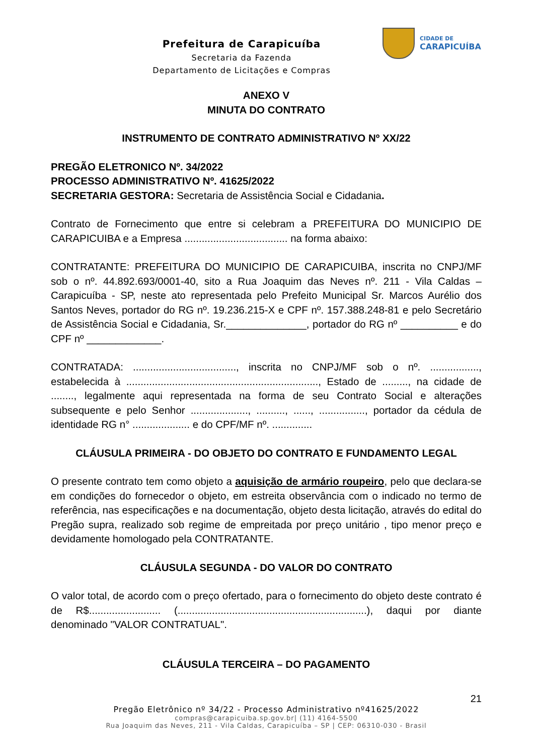Prefeitura de Carapicuíba
Secretaria da Fazenda
Departamento de Licitações e Compras
CIDADE DE
CARAPICUÍBA
ANEXO V
MINUTA DO CONTRATO
INSTRUMENTO DE CONTRATO ADMINISTRATIVO Nº XX/22
PREGÃO ELETRONICO Nº. 34/2022
PROCESSO ADMINISTRATIVO Nº. 41625/2022
SECRETARIA GESTORA: Secretaria de Assistência Social e Cidadania.
Contrato de Fornecimento que entre si celebram a PREFEITURA DO MUNICIPIO DE CARAPICUIBA e a Empresa .................................... na forma abaixo:
CONTRATANTE: PREFEITURA DO MUNICIPIO DE CARAPICUIBA, inscrita no CNPJ/MF sob o nº. 44.892.693/0001-40, sito a Rua Joaquim das Neves nº. 211 - Vila Caldas – Carapicuíba - SP, neste ato representada pelo Prefeito Municipal Sr. Marcos Aurélio dos Santos Neves, portador do RG nº. 19.236.215-X e CPF nº. 157.388.248-81 e pelo Secretário de Assistência Social e Cidadania, Sr.______________, portador do RG nº __________ e do CPF nº _____________.
CONTRATADA: ...................................., inscrita no CNPJ/MF sob o nº. ................., estabelecida à ..................................................................., Estado de ........., na cidade de ........, legalmente aqui representada na forma de seu Contrato Social e alterações subsequente e pelo Senhor ...................., .........., ......, ................, portador da cédula de identidade RG n° .................... e do CPF/MF nº. ..............
CLÁUSULA PRIMEIRA - DO OBJETO DO CONTRATO E FUNDAMENTO LEGAL
O presente contrato tem como objeto a aquisição de armário roupeiro, pelo que declara-se em condições do fornecedor o objeto, em estreita observância com o indicado no termo de referência, nas especificações e na documentação, objeto desta licitação, através do edital do Pregão supra, realizado sob regime de empreitada por preço unitário , tipo menor preço e devidamente homologado pela CONTRATANTE.
CLÁUSULA SEGUNDA - DO VALOR DO CONTRATO
O valor total, de acordo com o preço ofertado, para o fornecimento do objeto deste contrato é de R$......................... (..................................................................), daqui por diante denominado "VALOR CONTRATUAL".
CLÁUSULA TERCEIRA – DO PAGAMENTO
21
Pregão Eletrônico nº 34/22 - Processo Administrativo nº41625/2022
compras@carapicuiba.sp.gov.br| (11) 4164-5500
Rua Joaquim das Neves, 211 - Vila Caldas, Carapicuíba – SP | CEP: 06310-030 - Brasil